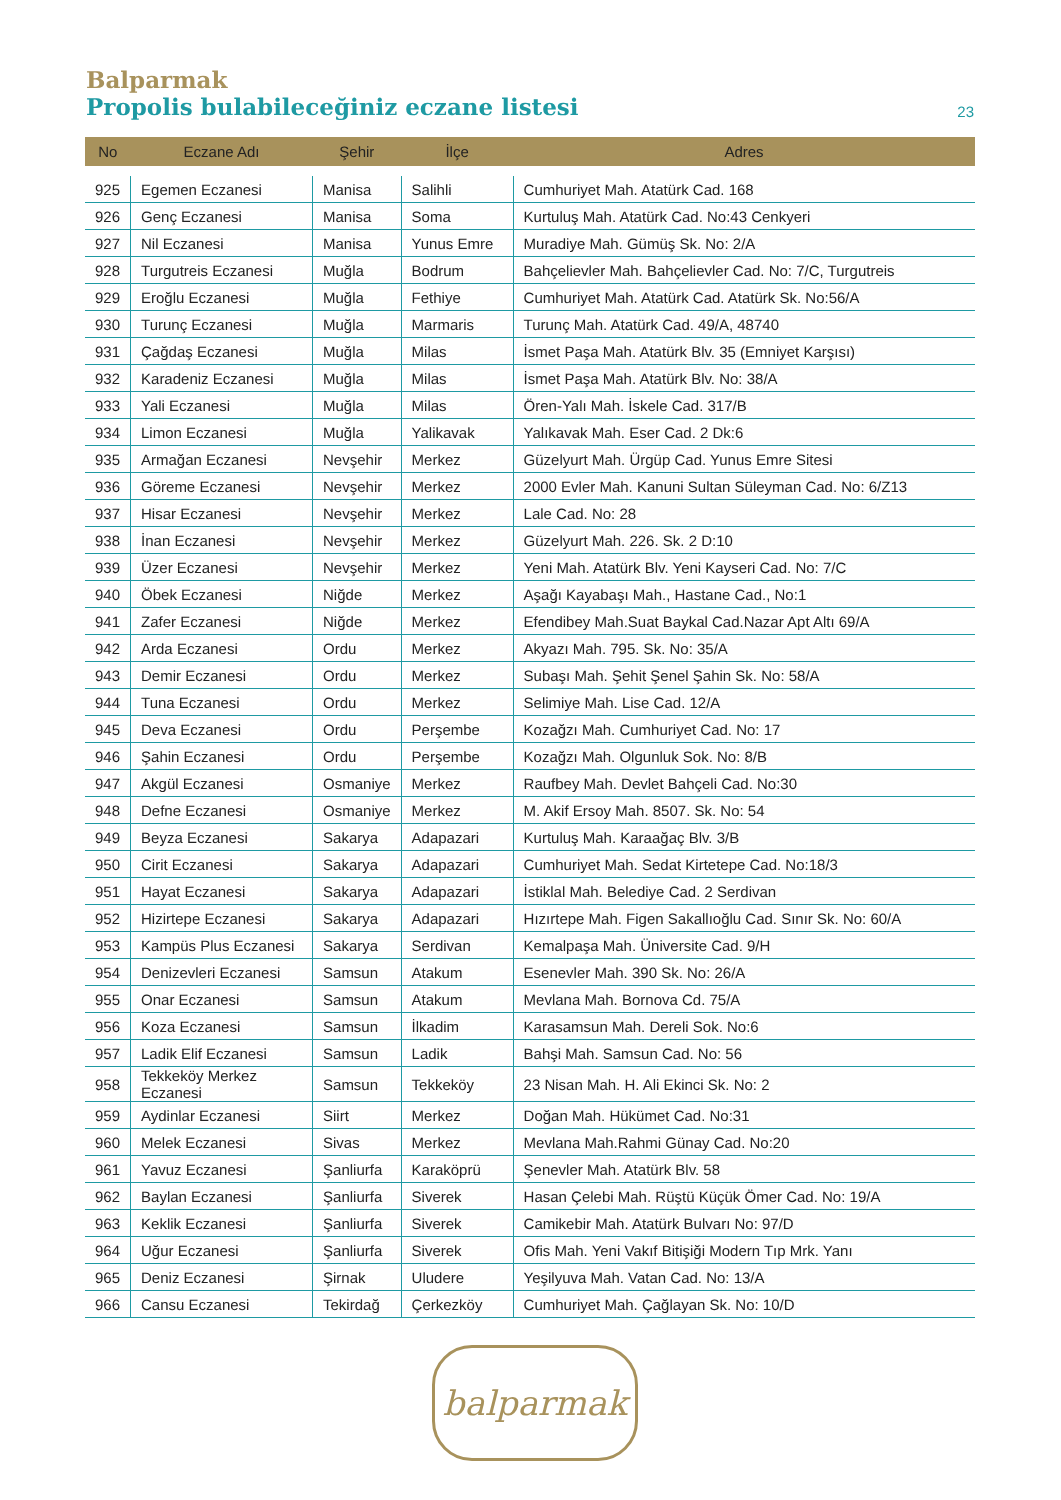Balparmak
Propolis bulabileceğiniz eczane listesi 23
| No | Eczane Adı | Şehir | İlçe | Adres |
| --- | --- | --- | --- | --- |
| 925 | Egemen Eczanesi | Manisa | Salihli | Cumhuriyet Mah. Atatürk Cad. 168 |
| 926 | Genç Eczanesi | Manisa | Soma | Kurtuluş Mah. Atatürk Cad. No:43 Cenkyeri |
| 927 | Nil Eczanesi | Manisa | Yunus Emre | Muradiye Mah. Gümüş Sk. No: 2/A |
| 928 | Turgutreis Eczanesi | Muğla | Bodrum | Bahçelievler Mah. Bahçelievler Cad. No: 7/C, Turgutreis |
| 929 | Eroğlu Eczanesi | Muğla | Fethiye | Cumhuriyet Mah. Atatürk Cad. Atatürk Sk. No:56/A |
| 930 | Turunç Eczanesi | Muğla | Marmaris | Turunç Mah. Atatürk Cad. 49/A, 48740 |
| 931 | Çağdaş Eczanesi | Muğla | Milas | İsmet Paşa Mah. Atatürk Blv. 35 (Emniyet Karşısı) |
| 932 | Karadeniz Eczanesi | Muğla | Milas | İsmet Paşa Mah. Atatürk Blv. No: 38/A |
| 933 | Yali Eczanesi | Muğla | Milas | Ören-Yalı Mah. İskele Cad. 317/B |
| 934 | Limon Eczanesi | Muğla | Yalikavak | Yalıkavak Mah. Eser Cad. 2 Dk:6 |
| 935 | Armağan Eczanesi | Nevşehir | Merkez | Güzelyurt Mah. Ürgüp Cad. Yunus Emre Sitesi |
| 936 | Göreme Eczanesi | Nevşehir | Merkez | 2000 Evler Mah. Kanuni Sultan Süleyman Cad. No: 6/Z13 |
| 937 | Hisar Eczanesi | Nevşehir | Merkez | Lale Cad. No: 28 |
| 938 | İnan Eczanesi | Nevşehir | Merkez | Güzelyurt Mah. 226. Sk. 2 D:10 |
| 939 | Üzer Eczanesi | Nevşehir | Merkez | Yeni Mah. Atatürk Blv. Yeni Kayseri Cad. No: 7/C |
| 940 | Öbek Eczanesi | Niğde | Merkez | Aşağı Kayabaşı Mah., Hastane Cad., No:1 |
| 941 | Zafer Eczanesi | Niğde | Merkez | Efendibey Mah.Suat Baykal Cad.Nazar Apt Altı 69/A |
| 942 | Arda Eczanesi | Ordu | Merkez | Akyazı Mah. 795. Sk. No: 35/A |
| 943 | Demir Eczanesi | Ordu | Merkez | Subaşı Mah. Şehit Şenel Şahin Sk. No: 58/A |
| 944 | Tuna Eczanesi | Ordu | Merkez | Selimiye Mah. Lise Cad. 12/A |
| 945 | Deva Eczanesi | Ordu | Perşembe | Kozağzı Mah. Cumhuriyet Cad. No: 17 |
| 946 | Şahin Eczanesi | Ordu | Perşembe | Kozağzı Mah. Olgunluk Sok. No: 8/B |
| 947 | Akgül Eczanesi | Osmaniye | Merkez | Raufbey Mah. Devlet Bahçeli Cad. No:30 |
| 948 | Defne Eczanesi | Osmaniye | Merkez | M. Akif Ersoy Mah. 8507. Sk. No: 54 |
| 949 | Beyza Eczanesi | Sakarya | Adapazari | Kurtuluş Mah. Karaağaç Blv. 3/B |
| 950 | Cirit Eczanesi | Sakarya | Adapazari | Cumhuriyet Mah. Sedat Kirtetepe Cad. No:18/3 |
| 951 | Hayat Eczanesi | Sakarya | Adapazari | İstiklal Mah. Belediye Cad. 2 Serdivan |
| 952 | Hizirtepe Eczanesi | Sakarya | Adapazari | Hızırtepe Mah. Figen Sakallıoğlu Cad. Sınır Sk. No: 60/A |
| 953 | Kampüs Plus Eczanesi | Sakarya | Serdivan | Kemalpaşa Mah. Üniversite Cad. 9/H |
| 954 | Denizevleri Eczanesi | Samsun | Atakum | Esenevler Mah. 390 Sk. No: 26/A |
| 955 | Onar Eczanesi | Samsun | Atakum | Mevlana Mah. Bornova Cd. 75/A |
| 956 | Koza Eczanesi | Samsun | İlkadim | Karasamsun Mah. Dereli Sok. No:6 |
| 957 | Ladik Elif Eczanesi | Samsun | Ladik | Bahşi Mah. Samsun Cad. No: 56 |
| 958 | Tekkeköy Merkez Eczanesi | Samsun | Tekkeköy | 23 Nisan Mah. H. Ali Ekinci Sk. No: 2 |
| 959 | Aydinlar Eczanesi | Siirt | Merkez | Doğan Mah. Hükümet Cad. No:31 |
| 960 | Melek Eczanesi | Sivas | Merkez | Mevlana Mah.Rahmi Günay Cad. No:20 |
| 961 | Yavuz Eczanesi | Şanliurfa | Karaköprü | Şenevler Mah. Atatürk Blv. 58 |
| 962 | Baylan Eczanesi | Şanliurfa | Siverek | Hasan Çelebi Mah. Rüştü Küçük Ömer Cad. No: 19/A |
| 963 | Keklik Eczanesi | Şanliurfa | Siverek | Camikebir Mah. Atatürk Bulvarı No: 97/D |
| 964 | Uğur Eczanesi | Şanliurfa | Siverek | Ofis Mah. Yeni Vakıf Bitişiği Modern Tıp Mrk. Yanı |
| 965 | Deniz Eczanesi | Şirnak | Uludere | Yeşilyuva Mah. Vatan Cad. No: 13/A |
| 966 | Cansu Eczanesi | Tekirdağ | Çerkezköy | Cumhuriyet Mah. Çağlayan Sk. No: 10/D |
balparmak